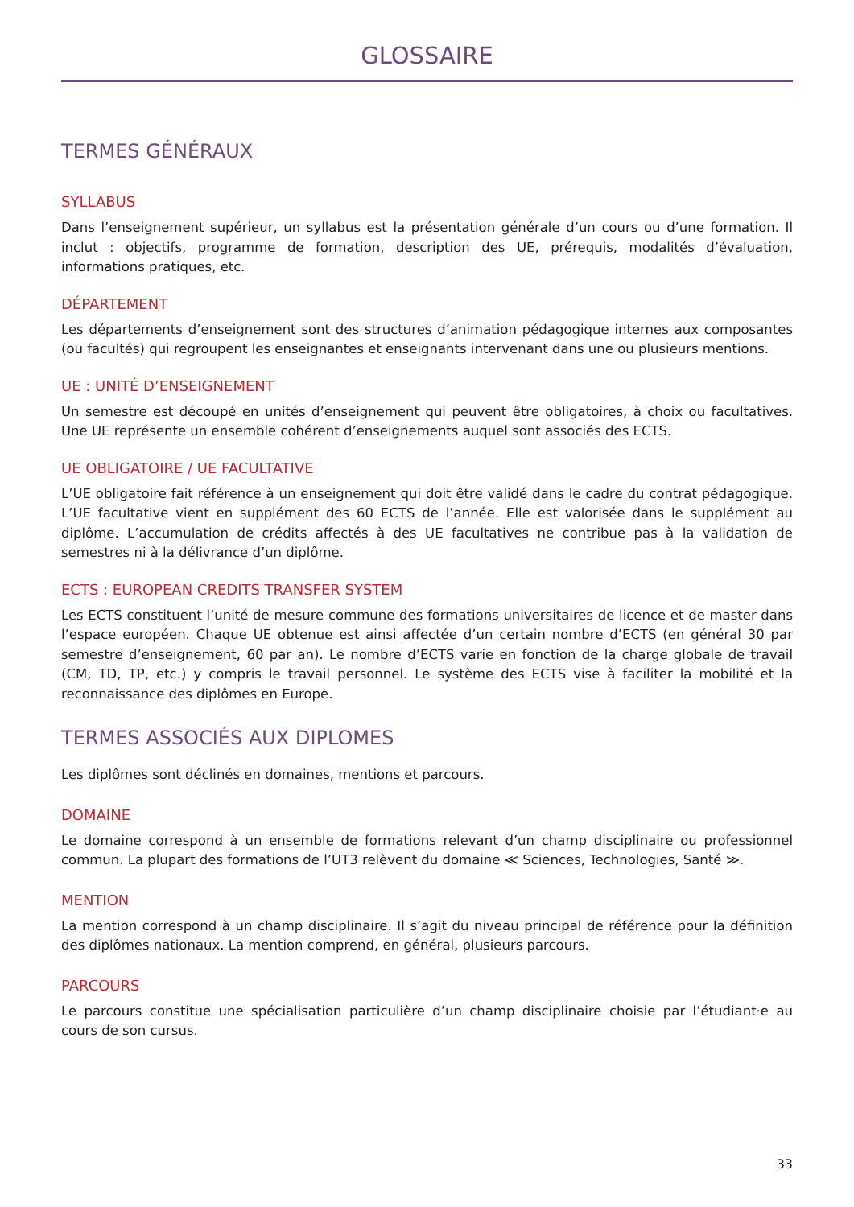GLOSSAIRE
TERMES GÉNÉRAUX
SYLLABUS
Dans l’enseignement supérieur, un syllabus est la présentation générale d’un cours ou d’une formation. Il inclut : objectifs, programme de formation, description des UE, prérequis, modalités d’évaluation, informations pratiques, etc.
DÉPARTEMENT
Les départements d’enseignement sont des structures d’animation pédagogique internes aux composantes (ou facultés) qui regroupent les enseignantes et enseignants intervenant dans une ou plusieurs mentions.
UE : UNITÉ D’ENSEIGNEMENT
Un semestre est découpé en unités d’enseignement qui peuvent être obligatoires, à choix ou facultatives. Une UE représente un ensemble cohérent d’enseignements auquel sont associés des ECTS.
UE OBLIGATOIRE / UE FACULTATIVE
L’UE obligatoire fait référence à un enseignement qui doit être validé dans le cadre du contrat pédagogique. L’UE facultative vient en supplément des 60 ECTS de l’année. Elle est valorisée dans le supplément au diplôme. L’accumulation de crédits affectés à des UE facultatives ne contribue pas à la validation de semestres ni à la délivrance d’un diplôme.
ECTS : EUROPEAN CREDITS TRANSFER SYSTEM
Les ECTS constituent l’unité de mesure commune des formations universitaires de licence et de master dans l’espace européen. Chaque UE obtenue est ainsi affectée d’un certain nombre d’ECTS (en général 30 par semestre d’enseignement, 60 par an). Le nombre d’ECTS varie en fonction de la charge globale de travail (CM, TD, TP, etc.) y compris le travail personnel. Le système des ECTS vise à faciliter la mobilité et la reconnaissance des diplômes en Europe.
TERMES ASSOCIÉS AUX DIPLOMES
Les diplômes sont déclinés en domaines, mentions et parcours.
DOMAINE
Le domaine correspond à un ensemble de formations relevant d’un champ disciplinaire ou professionnel commun. La plupart des formations de l’UT3 relèvent du domaine ≪ Sciences, Technologies, Santé ≫.
MENTION
La mention correspond à un champ disciplinaire. Il s’agit du niveau principal de référence pour la définition des diplômes nationaux. La mention comprend, en général, plusieurs parcours.
PARCOURS
Le parcours constitue une spécialisation particulière d’un champ disciplinaire choisie par l’étudiant·e au cours de son cursus.
33